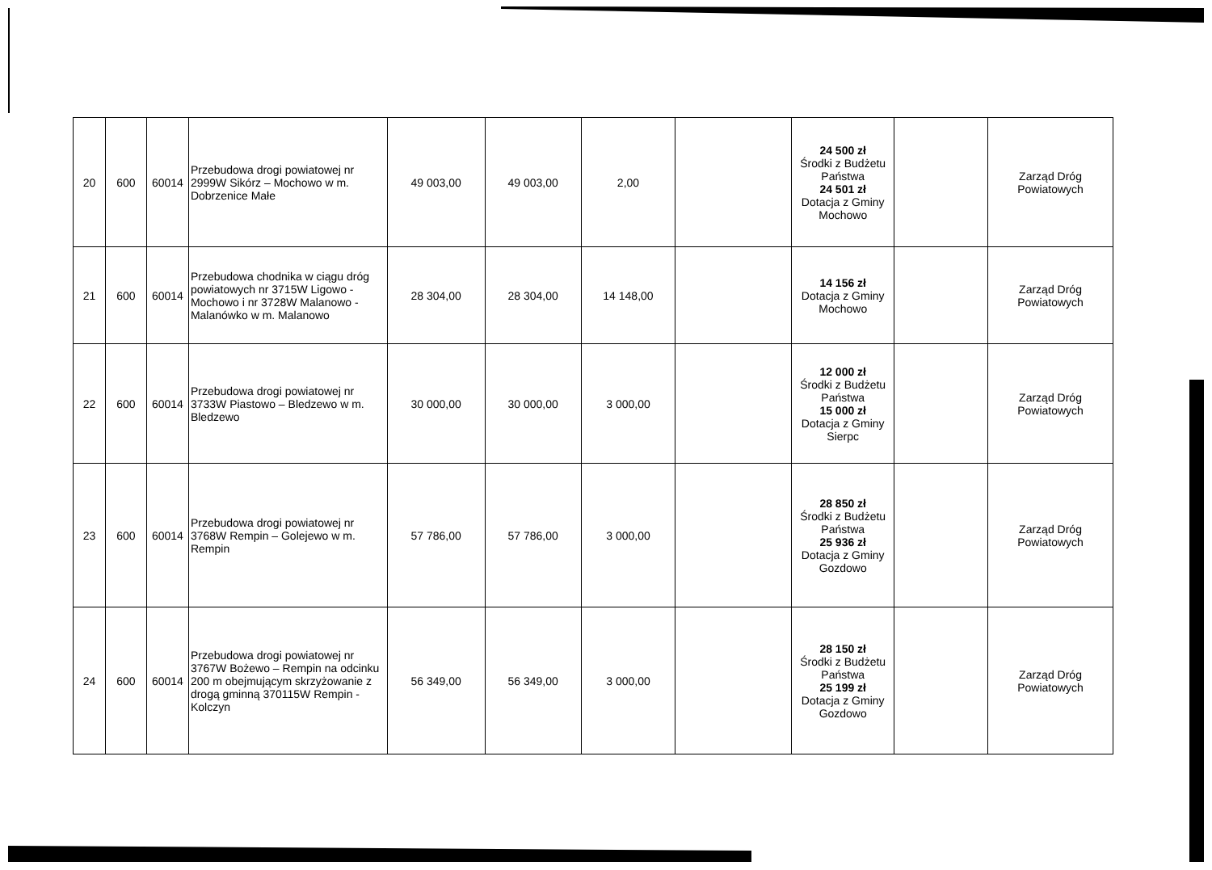| 20 | 600 | 60014 | Przebudowa drogi powiatowej nr 2999W Sikórz – Mochowo w m. Dobrzenice Małe | 49 003,00 | 49 003,00 | 2,00 | | 24 500 zł Środki z Budżetu Państwa 24 501 zł Dotacja z Gminy Mochowo | | Zarząd Dróg Powiatowych |
| 21 | 600 | 60014 | Przebudowa chodnika w ciągu dróg powiatowych nr 3715W Ligowo - Mochowo i nr 3728W Malanowo - Malanówko w m. Malanowo | 28 304,00 | 28 304,00 | 14 148,00 | | 14 156 zł Dotacja z Gminy Mochowo | | Zarząd Dróg Powiatowych |
| 22 | 600 | 60014 | Przebudowa drogi powiatowej nr 3733W Piastowo – Bledzewo w m. Bledzewo | 30 000,00 | 30 000,00 | 3 000,00 | | 12 000 zł Środki z Budżetu Państwa 15 000 zł Dotacja z Gminy Sierpc | | Zarząd Dróg Powiatowych |
| 23 | 600 | 60014 | Przebudowa drogi powiatowej nr 3768W Rempin – Golejewo w m. Rempin | 57 786,00 | 57 786,00 | 3 000,00 | | 28 850 zł Środki z Budżetu Państwa 25 936 zł Dotacja z Gminy Gozdowo | | Zarząd Dróg Powiatowych |
| 24 | 600 | 60014 | Przebudowa drogi powiatowej nr 3767W Bożewo – Rempin na odcinku 200 m obejmującym skrzyżowanie z drogą gminną 370115W Rempin - Kolczyn | 56 349,00 | 56 349,00 | 3 000,00 | | 28 150 zł Środki z Budżetu Państwa 25 199 zł Dotacja z Gminy Gozdowo | | Zarząd Dróg Powiatowych |